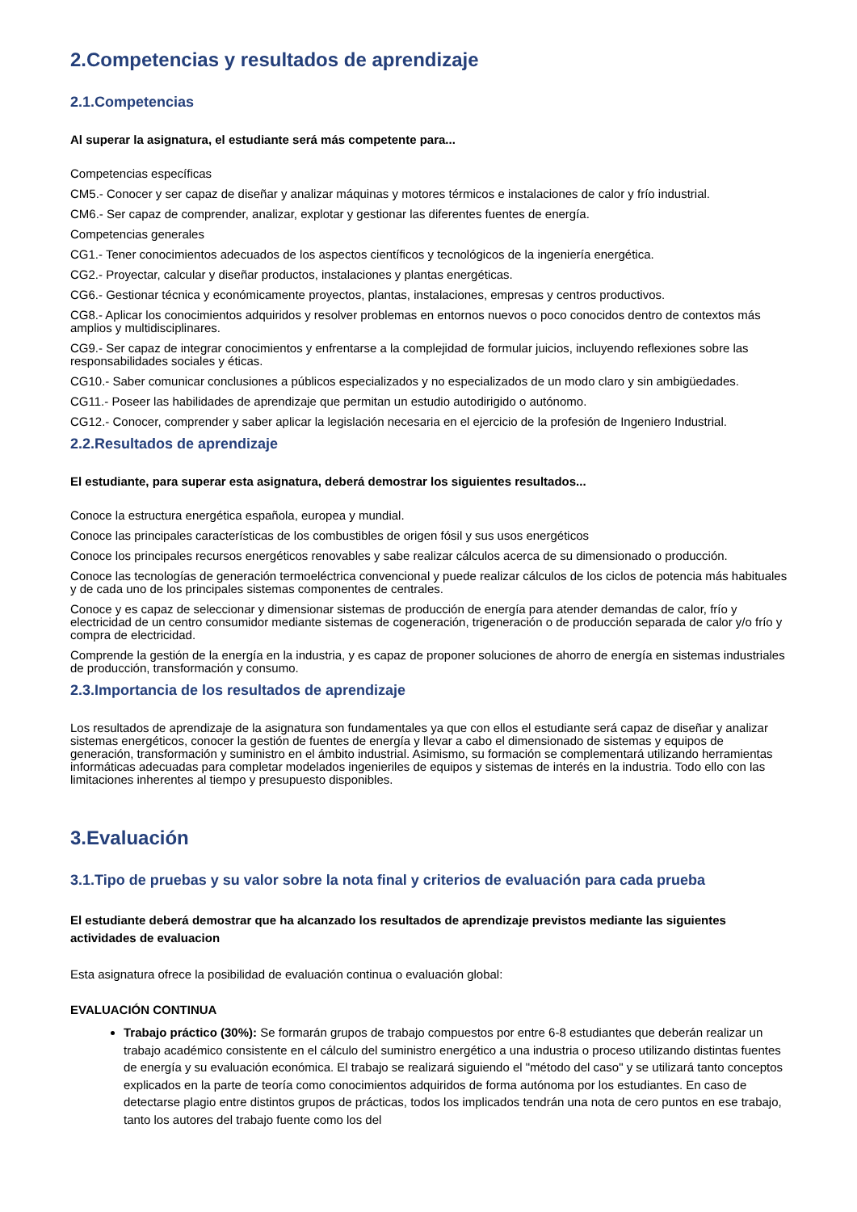2.Competencias y resultados de aprendizaje
2.1.Competencias
Al superar la asignatura, el estudiante será más competente para...
Competencias específicas
CM5.- Conocer y ser capaz de diseñar y analizar máquinas y motores térmicos e instalaciones de calor y frío industrial.
CM6.- Ser capaz de comprender, analizar, explotar y gestionar las diferentes fuentes de energía.
Competencias generales
CG1.- Tener conocimientos adecuados de los aspectos científicos y tecnológicos de la ingeniería energética.
CG2.- Proyectar, calcular y diseñar productos, instalaciones y plantas energéticas.
CG6.- Gestionar técnica y económicamente proyectos, plantas, instalaciones, empresas y centros productivos.
CG8.- Aplicar los conocimientos adquiridos y resolver problemas en entornos nuevos o poco conocidos dentro de contextos más amplios y multidisciplinares.
CG9.- Ser capaz de integrar conocimientos y enfrentarse a la complejidad de formular juicios, incluyendo reflexiones sobre las responsabilidades sociales y éticas.
CG10.- Saber comunicar conclusiones a públicos especializados y no especializados de un modo claro y sin ambigüedades.
CG11.- Poseer las habilidades de aprendizaje que permitan un estudio autodirigido o autónomo.
CG12.- Conocer, comprender y saber aplicar la legislación necesaria en el ejercicio de la profesión de Ingeniero Industrial.
2.2.Resultados de aprendizaje
El estudiante, para superar esta asignatura, deberá demostrar los siguientes resultados...
Conoce la estructura energética española, europea y mundial.
Conoce las principales características de los combustibles de origen fósil y sus usos energéticos
Conoce los principales recursos energéticos renovables y sabe realizar cálculos acerca de su dimensionado o producción.
Conoce las tecnologías de generación termoeléctrica convencional y puede realizar cálculos de los ciclos de potencia más habituales y de cada uno de los principales sistemas componentes de centrales.
Conoce y es capaz de seleccionar y dimensionar sistemas de producción de energía para atender demandas de calor, frío y electricidad de un centro consumidor mediante sistemas de cogeneración, trigeneración o de producción separada de calor y/o frío y compra de electricidad.
Comprende la gestión de la energía en la industria, y es capaz de proponer soluciones de ahorro de energía en sistemas industriales de producción, transformación y consumo.
2.3.Importancia de los resultados de aprendizaje
Los resultados de aprendizaje de la asignatura son fundamentales ya que con ellos el estudiante será capaz de diseñar y analizar sistemas energéticos, conocer la gestión de fuentes de energía y llevar a cabo el dimensionado de sistemas y equipos de generación, transformación y suministro en el ámbito industrial. Asimismo, su formación se complementará utilizando herramientas informáticas adecuadas para completar modelados ingenieriles de equipos y sistemas de interés en la industria. Todo ello con las limitaciones inherentes al tiempo y presupuesto disponibles.
3.Evaluación
3.1.Tipo de pruebas y su valor sobre la nota final y criterios de evaluación para cada prueba
El estudiante deberá demostrar que ha alcanzado los resultados de aprendizaje previstos mediante las siguientes actividades de evaluacion
Esta asignatura ofrece la posibilidad de evaluación continua o evaluación global:
EVALUACIÓN CONTINUA
Trabajo práctico (30%): Se formarán grupos de trabajo compuestos por entre 6-8 estudiantes que deberán realizar un trabajo académico consistente en el cálculo del suministro energético a una industria o proceso utilizando distintas fuentes de energía y su evaluación económica. El trabajo se realizará siguiendo el "método del caso" y se utilizará tanto conceptos explicados en la parte de teoría como conocimientos adquiridos de forma autónoma por los estudiantes. En caso de detectarse plagio entre distintos grupos de prácticas, todos los implicados tendrán una nota de cero puntos en ese trabajo, tanto los autores del trabajo fuente como los del